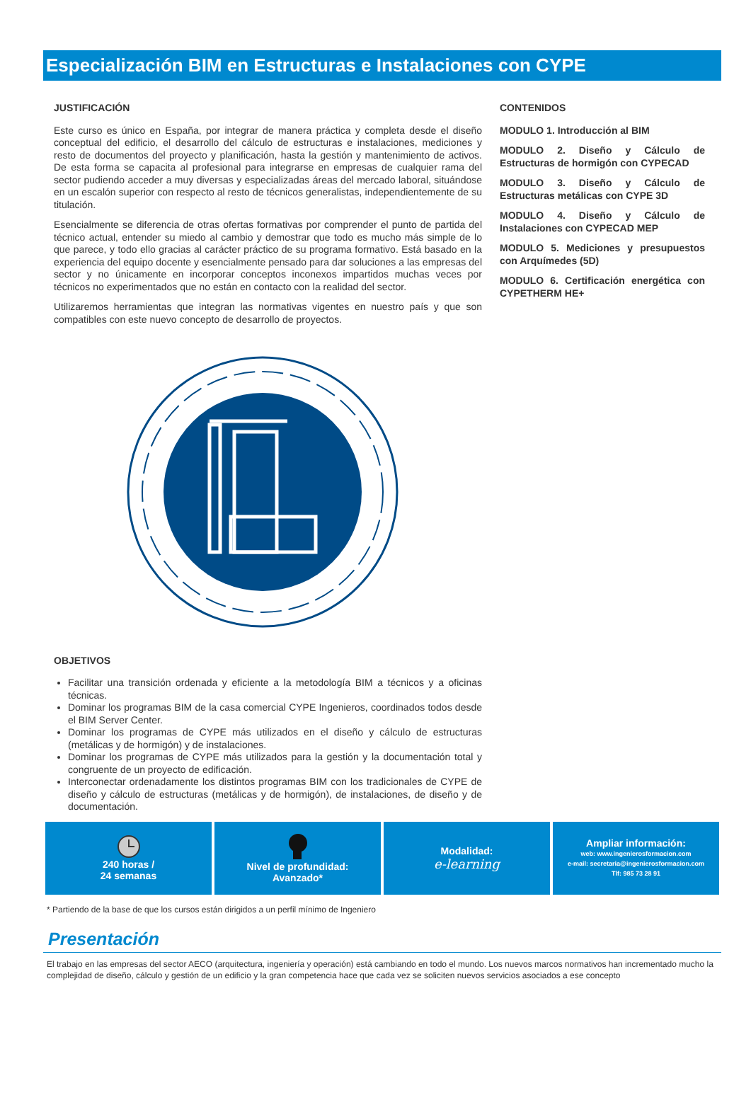Especialización BIM en Estructuras e Instalaciones con CYPE
JUSTIFICACIÓN
Este curso es único en España, por integrar de manera práctica y completa desde el diseño conceptual del edificio, el desarrollo del cálculo de estructuras e instalaciones, mediciones y resto de documentos del proyecto y planificación, hasta la gestión y mantenimiento de activos. De esta forma se capacita al profesional para integrarse en empresas de cualquier rama del sector pudiendo acceder a muy diversas y especializadas áreas del mercado laboral, situándose en un escalón superior con respecto al resto de técnicos generalistas, independientemente de su titulación.
Esencialmente se diferencia de otras ofertas formativas por comprender el punto de partida del técnico actual, entender su miedo al cambio y demostrar que todo es mucho más simple de lo que parece, y todo ello gracias al carácter práctico de su programa formativo. Está basado en la experiencia del equipo docente y esencialmente pensado para dar soluciones a las empresas del sector y no únicamente en incorporar conceptos inconexos impartidos muchas veces por técnicos no experimentados que no están en contacto con la realidad del sector.
Utilizaremos herramientas que integran las normativas vigentes en nuestro país y que son compatibles con este nuevo concepto de desarrollo de proyectos.
OBJETIVOS
Facilitar una transición ordenada y eficiente a la metodología BIM a técnicos y a oficinas técnicas.
Dominar los programas BIM de la casa comercial CYPE Ingenieros, coordinados todos desde el BIM Server Center.
Dominar los programas de CYPE más utilizados en el diseño y cálculo de estructuras (metálicas y de hormigón) y de instalaciones.
Dominar los programas de CYPE más utilizados para la gestión y la documentación total y congruente de un proyecto de edificación.
Interconectar ordenadamente los distintos programas BIM con los tradicionales de CYPE de diseño y cálculo de estructuras (metálicas y de hormigón), de instalaciones, de diseño y de documentación.
CONTENIDOS
MODULO 1. Introducción al BIM
MODULO 2. Diseño y Cálculo de Estructuras de hormigón con CYPECAD
MODULO 3. Diseño y Cálculo de Estructuras metálicas con CYPE 3D
MODULO 4. Diseño y Cálculo de Instalaciones con CYPECAD MEP
MODULO 5. Mediciones y presupuestos con Arquímedes (5D)
MODULO 6. Certificación energética con CYPETHERM HE+
240 horas /
24 semanas
Nivel de profundidad:
Avanzado*
Modalidad:
e-learning
Ampliar información:
web: www.ingenierosformacion.com
e-mail: secretaria@ingenierosformacion.com
Tlf: 985 73 28 91
* Partiendo de la base de que los cursos están dirigidos a un perfil mínimo de Ingeniero
Presentación
El trabajo en las empresas del sector AECO (arquitectura, ingeniería y operación) está cambiando en todo el mundo. Los nuevos marcos normativos han incrementado mucho la complejidad de diseño, cálculo y gestión de un edificio y la gran competencia hace que cada vez se soliciten nuevos servicios asociados a ese concepto